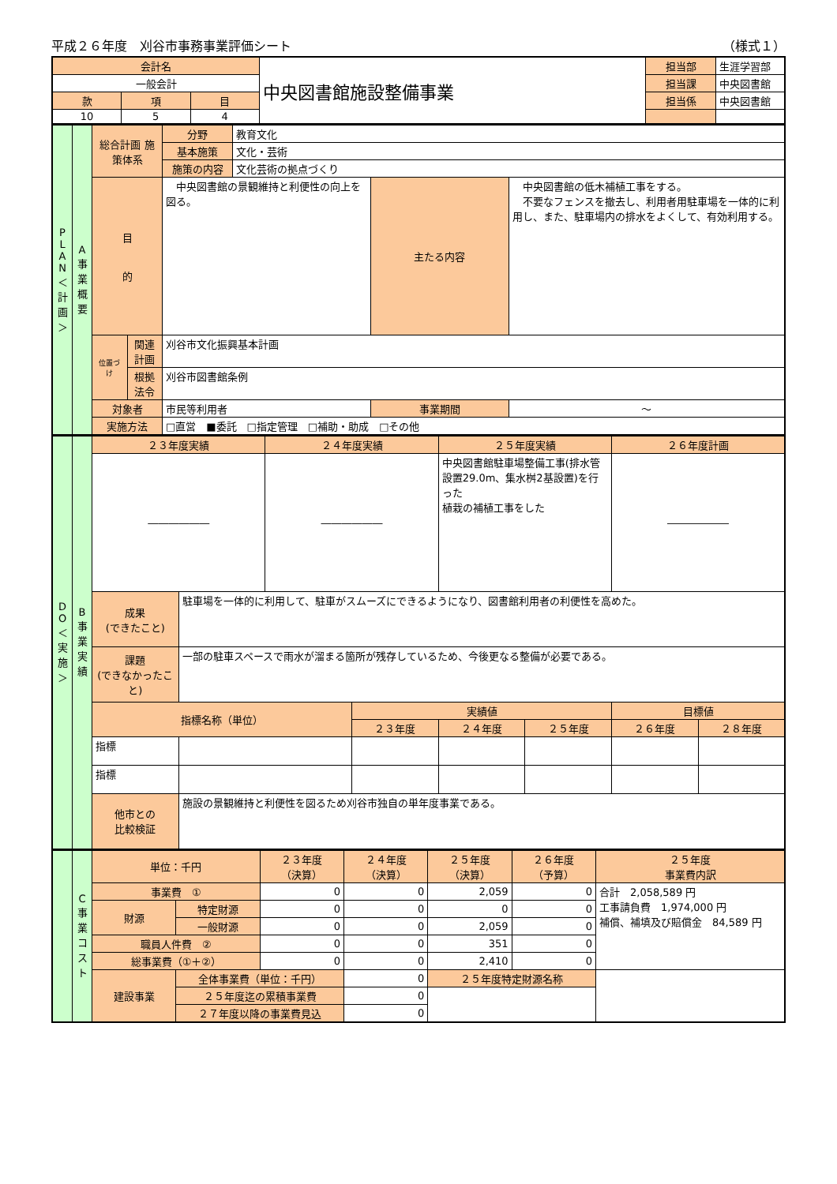平成２６年度　刈谷市事務事業評価シート （様式１）
| 会計名 | | | 中央図書館施設整備事業 | 担当部 | 生涯学習部 |
| 一般会計 | | | | 担当課 | 中央図書館 |
| 款 | 項 | 目 | | 担当係 | 中央図書館 |
| 10 | 5 | 4 | | | |
| P L A N ＜計画＞ | A 事業概要 | 総合計画 施策体系 | | 分野 | 教育文化 | | |
| | | | | 基本施策 | 文化・芸術 | | |
| | | | | 施策の内容 | 文化芸術の拠点づくり | | |
| | | 目 的 | | 中央図書館の景観維持と利便性の向上を図る。 | | 主たる内容 | 中央図書館の低木補植工事をする。 不要なフェンスを撤去し、利用者用駐車場を一体的に利用し、また、駐車場内の排水をよくして、有効利用する。 |
| | | 位置づけ | 関連計画 | 刈谷市文化振興基本計画 | | | |
| | | | 根拠法令 | 刈谷市図書館条例 | | | |
| | | 対象者 | | 市民等利用者 | | 事業期間 | ～ |
| | | 実施方法 | | □直営 ■委託 □指定管理 □補助・助成 □その他 | | | |
| D O ＜実施＞ | B 事業実績 | ２３年度実績 | | ２４年度実績 | | ２５年度実績 | | ２６年度計画 | |
| | | ―――――― | | ―――――― | | 中央図書館駐車場整備工事(排水管設置29.0m、集水桝2基設置)を行った 植栽の補植工事をした | | ―――――― | |
| | | 成果 (できたこと) | 駐車場を一体的に利用して、駐車がスムーズにできるようになり、図書館利用者の利便性を高めた。 | | | | | | |
| | | 課題 (できなかったこと) | 一部の駐車スペースで雨水が溜まる箇所が残存しているため、今後更なる整備が必要である。 | | | | | | |
| | | 指標名称（単位） | | | 実績値 | | | 目標値 | |
| | | | | | ２３年度 | ２４年度 | ２５年度 | ２６年度 | ２８年度 |
| | | 指標 | | | | | | | |
| | | 指標 | | | | | | | |
| | | 他市との 比較検証 | 施設の景観維持と利便性を図るため刈谷市独自の単年度事業である。 | | | | | | |
| | C 事業コスト | 単位：千円 | | ２３年度 （決算） | ２４年度 （決算） | ２５年度 （決算） | ２６年度 （予算） | ２５年度 事業費内訳 |
| | | 事業費 ① | | 0 | 0 | 2,059 | 0 | 合計 2,058,589 円 工事請負費 1,974,000 円 補償、補填及び賠償金 84,589 円 |
| | | 財源 | 特定財源 | 0 | 0 | 0 | 0 | |
| | | | 一般財源 | 0 | 0 | 2,059 | 0 | |
| | | 職員人件費 ② | | 0 | 0 | 351 | 0 | |
| | | 総事業費（①＋②） | | 0 | 0 | 2,410 | 0 | |
| | | 建設事業 | 全体事業費（単位：千円） | | 0 | ２５年度特定財源名称 | | |
| | | | ２５年度迄の累積事業費 | | 0 | | | |
| | | | ２７年度以降の事業費見込 | | 0 | | | |